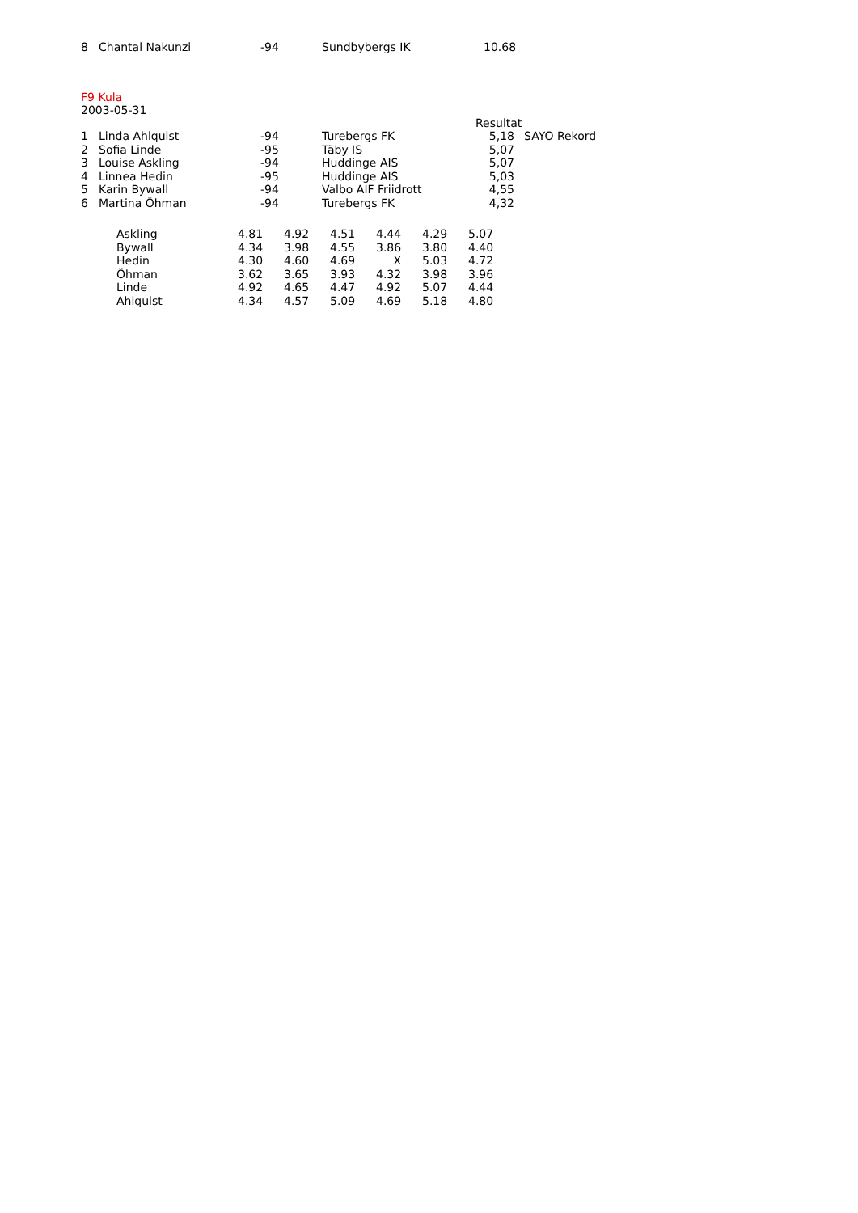| 8 | Chantal Nakunzi | -94 | Sundbybergs IK | 10.68 |
F9 Kula
2003-05-31
| | | | | Resultat | |
| 1 | Linda Ahlquist | -94 | Turebergs FK | 5,18 | SAYO Rekord |
| 2 | Sofia Linde | -95 | Täby IS | 5,07 | |
| 3 | Louise Askling | -94 | Huddinge AIS | 5,07 | |
| 4 | Linnea Hedin | -95 | Huddinge AIS | 5,03 | |
| 5 | Karin Bywall | -94 | Valbo AIF Friidrott | 4,55 | |
| 6 | Martina Öhman | -94 | Turebergs FK | 4,32 | |
| Askling | 4.81 | 4.92 | 4.51 | 4.44 | 4.29 | 5.07 |
| Bywall | 4.34 | 3.98 | 4.55 | 3.86 | 3.80 | 4.40 |
| Hedin | 4.30 | 4.60 | 4.69 | X | 5.03 | 4.72 |
| Öhman | 3.62 | 3.65 | 3.93 | 4.32 | 3.98 | 3.96 |
| Linde | 4.92 | 4.65 | 4.47 | 4.92 | 5.07 | 4.44 |
| Ahlquist | 4.34 | 4.57 | 5.09 | 4.69 | 5.18 | 4.80 |